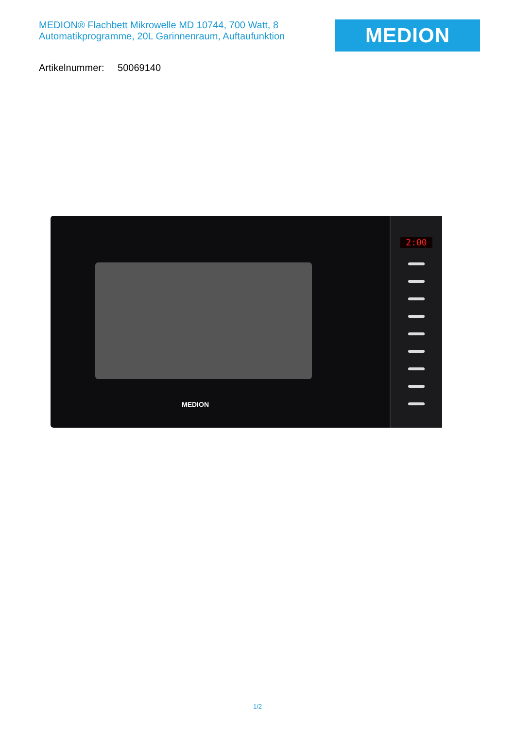MEDION® Flachbett Mikrowelle MD 10744, 700 Watt, 8 Automatikprogramme, 20L Garinnenraum, Auftaufunktion
MEDION
Artikelnummer: 50069140
MEDION
2:00
1/2